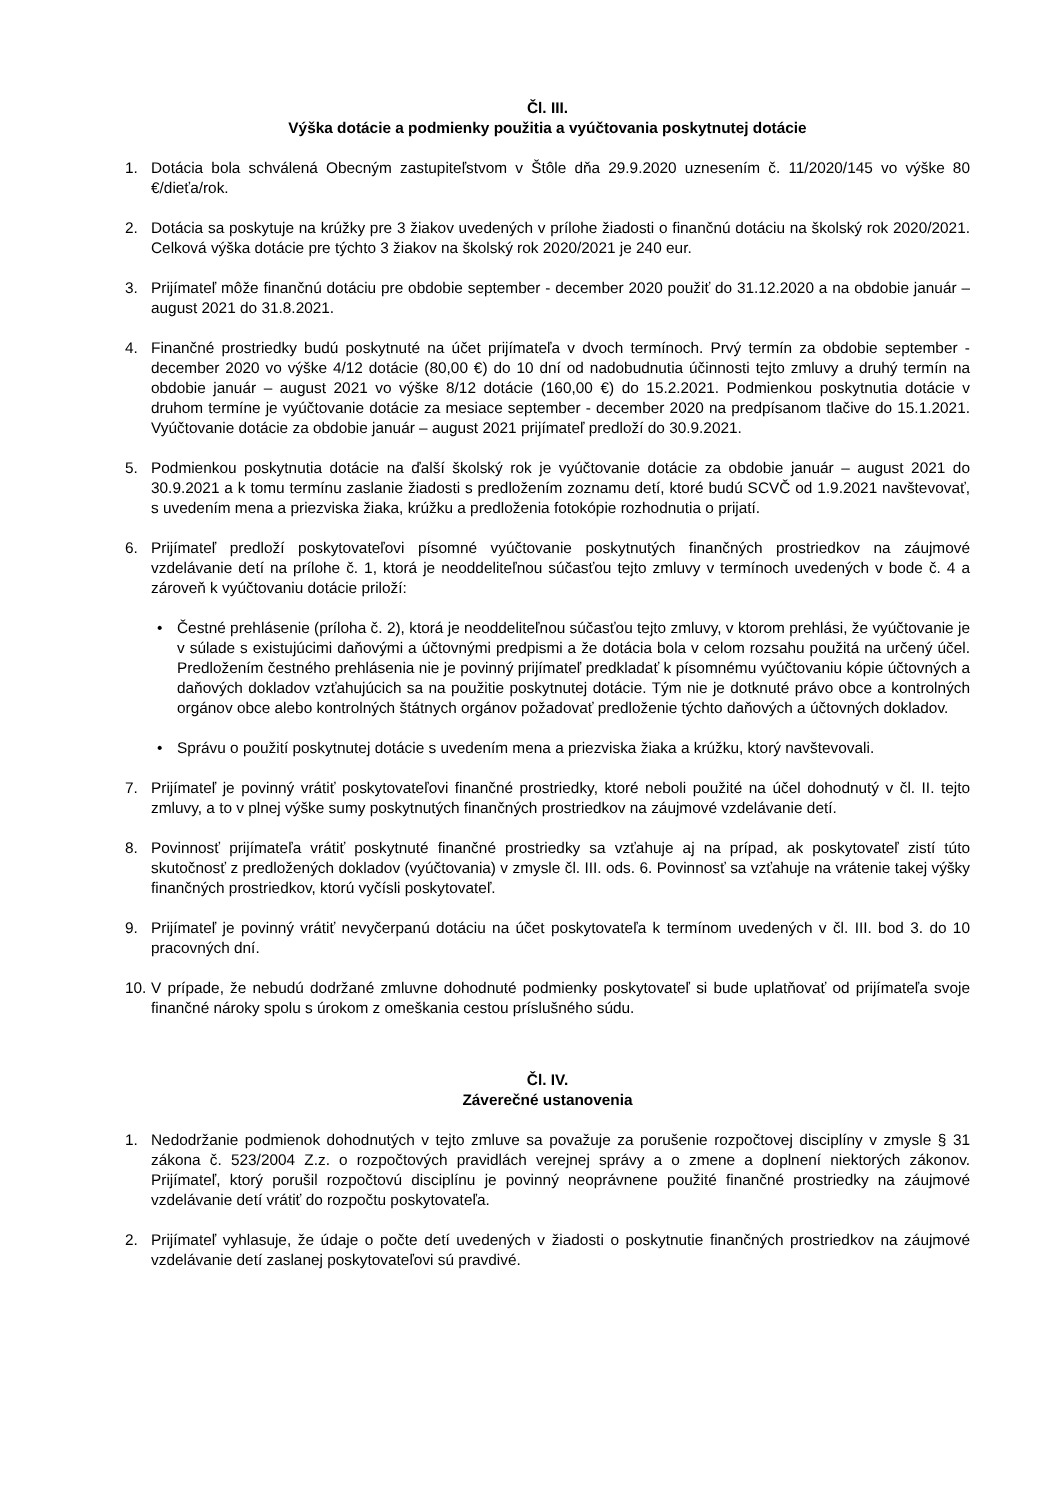Čl. III.
Výška dotácie a podmienky použitia a vyúčtovania poskytnutej dotácie
1. Dotácia bola schválená Obecným zastupiteľstvom v Štôle dňa 29.9.2020 uznesením č. 11/2020/145 vo výške 80 €/dieťa/rok.
2. Dotácia sa poskytuje na krúžky pre 3 žiakov uvedených v prílohe žiadosti o finančnú dotáciu na školský rok 2020/2021. Celková výška dotácie pre týchto 3 žiakov na školský rok 2020/2021 je 240 eur.
3. Prijímateľ môže finančnú dotáciu pre obdobie september - december 2020 použiť do 31.12.2020 a na obdobie január – august 2021 do 31.8.2021.
4. Finančné prostriedky budú poskytnuté na účet prijímateľa v dvoch termínoch. Prvý termín za obdobie september - december 2020 vo výške 4/12 dotácie (80,00 €) do 10 dní od nadobudnutia účinnosti tejto zmluvy a druhý termín na obdobie január – august 2021 vo výške 8/12 dotácie (160,00 €) do 15.2.2021. Podmienkou poskytnutia dotácie v druhom termíne je vyúčtovanie dotácie za mesiace september - december 2020 na predpísanom tlačive do 15.1.2021. Vyúčtovanie dotácie za obdobie január – august 2021 prijímateľ predloží do 30.9.2021.
5. Podmienkou poskytnutia dotácie na ďalší školský rok je vyúčtovanie dotácie za obdobie január – august 2021 do 30.9.2021 a k tomu termínu zaslanie žiadosti s predložením zoznamu detí, ktoré budú SCVČ od 1.9.2021 navštevovať, s uvedením mena a priezviska žiaka, krúžku a predloženia fotokópie rozhodnutia o prijatí.
6. Prijímateľ predloží poskytovateľovi písomné vyúčtovanie poskytnutých finančných prostriedkov na záujmové vzdelávanie detí na prílohe č. 1, ktorá je neoddeliteľnou súčasťou tejto zmluvy v termínoch uvedených v bode č. 4 a zároveň k vyúčtovaniu dotácie priloží:
• Čestné prehlásenie (príloha č. 2), ktorá je neoddeliteľnou súčasťou tejto zmluvy, v ktorom prehlási, že vyúčtovanie je v súlade s existujúcimi daňovými a účtovnými predpismi a že dotácia bola v celom rozsahu použitá na určený účel. Predložením čestného prehlásenia nie je povinný prijímateľ predkladať k písomnému vyúčtovaniu kópie účtovných a daňových dokladov vzťahujúcich sa na použitie poskytnutej dotácie. Tým nie je dotknuté právo obce a kontrolných orgánov obce alebo kontrolných štátnych orgánov požadovať predloženie týchto daňových a účtovných dokladov.
• Správu o použití poskytnutej dotácie s uvedením mena a priezviska žiaka a krúžku, ktorý navštevovali.
7. Prijímateľ je povinný vrátiť poskytovateľovi finančné prostriedky, ktoré neboli použité na účel dohodnutý v čl. II. tejto zmluvy, a to v plnej výške sumy poskytnutých finančných prostriedkov na záujmové vzdelávanie detí.
8. Povinnosť prijímateľa vrátiť poskytnuté finančné prostriedky sa vzťahuje aj na prípad, ak poskytovateľ zistí túto skutočnosť z predložených dokladov (vyúčtovania) v zmysle čl. III. ods. 6. Povinnosť sa vzťahuje na vrátenie takej výšky finančných prostriedkov, ktorú vyčísli poskytovateľ.
9. Prijímateľ je povinný vrátiť nevyčerpanú dotáciu na účet poskytovateľa k termínom uvedených v čl. III. bod 3. do 10 pracovných dní.
10.
V prípade, že nebudú dodržané zmluvne dohodnuté podmienky poskytovateľ si bude uplatňovať od prijímateľa svoje finančné nároky spolu s úrokom z omeškania cestou príslušného súdu.
Čl. IV.
Záverečné ustanovenia
1. Nedodržanie podmienok dohodnutých v tejto zmluve sa považuje za porušenie rozpočtovej disciplíny v zmysle § 31 zákona č. 523/2004 Z.z. o rozpočtových pravidlách verejnej správy a o zmene a doplnení niektorých zákonov. Prijímateľ, ktorý porušil rozpočtovú disciplínu je povinný neoprávnene použité finančné prostriedky na záujmové vzdelávanie detí vrátiť do rozpočtu poskytovateľa.
2. Prijímateľ vyhlasuje, že údaje o počte detí uvedených v žiadosti o poskytnutie finančných prostriedkov na záujmové vzdelávanie detí zaslanej poskytovateľovi sú pravdivé.